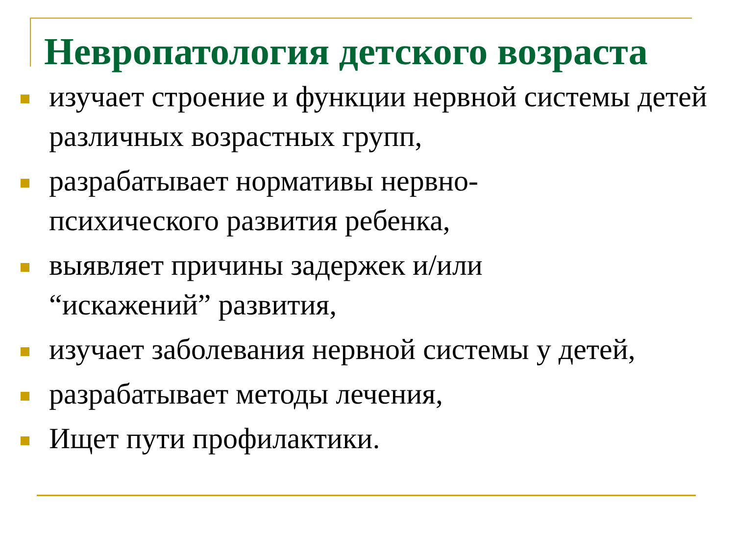Невропатология детского возраста
изучает строение и функции нервной системы детей различных возрастных групп,
разрабатывает нормативы нервно-
психического развития ребенка,
выявляет причины задержек и/или
“искажений” развития,
изучает заболевания нервной системы у детей,
разрабатывает методы лечения,
Ищет пути профилактики.